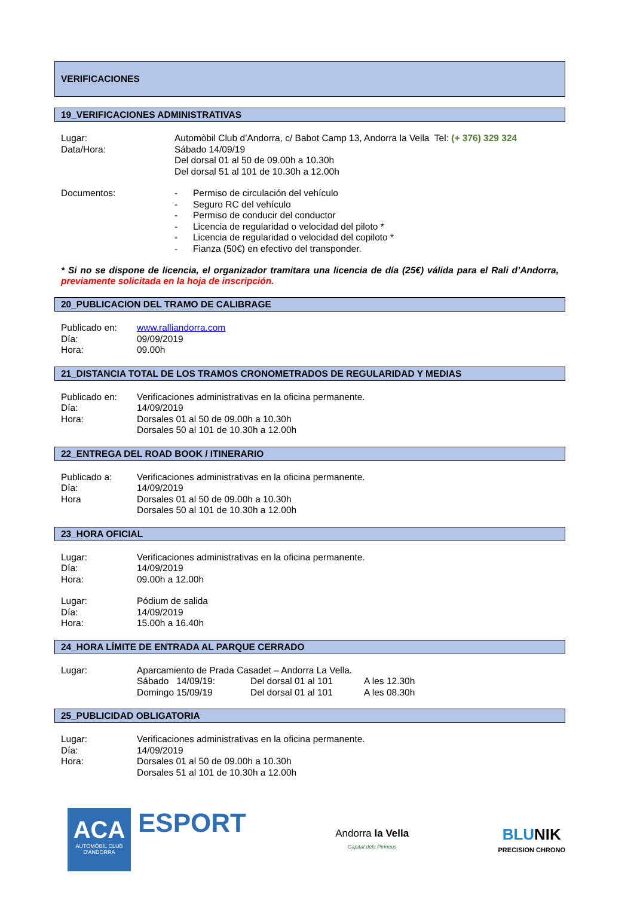VERIFICACIONES
19_VERIFICACIONES ADMINISTRATIVAS
Lugar:
Data/Hora:
Automòbil Club d’Andorra, c/ Babot Camp 13, Andorra la Vella Tel: (+ 376) 329 324
Sábado 14/09/19
Del dorsal 01 al 50 de 09.00h a 10.30h
Del dorsal 51 al 101 de 10.30h a 12.00h
Documentos:
- Permiso de circulación del vehículo
- Seguro RC del vehículo
- Permiso de conducir del conductor
- Licencia de regularidad o velocidad del piloto *
- Licencia de regularidad o velocidad del copiloto *
- Fianza (50€) en efectivo del transponder.
* Si no se dispone de licencia, el organizador tramitara una licencia de día (25€) válida para el Rali d’Andorra, previamente solicitada en la hoja de inscripción.
20_PUBLICACION DEL TRAMO DE CALIBRAGE
Publicado en:
Día:
Hora:
www.ralliandorra.com
09/09/2019
09.00h
21_DISTANCIA TOTAL DE LOS TRAMOS CRONOMETRADOS DE REGULARIDAD Y MEDIAS
Publicado en:
Día:
Hora:
Verificaciones administrativas en la oficina permanente.
14/09/2019
Dorsales 01 al 50 de 09.00h a 10.30h
Dorsales 50 al 101 de 10.30h a 12.00h
22_ENTREGA DEL ROAD BOOK / ITINERARIO
Publicado a:
Día:
Hora
Verificaciones administrativas en la oficina permanente.
14/09/2019
Dorsales 01 al 50 de 09.00h a 10.30h
Dorsales 50 al 101 de 10.30h a 12.00h
23_HORA OFICIAL
Lugar:
Día:
Hora:
Verificaciones administrativas en la oficina permanente.
14/09/2019
09.00h a 12.00h
Lugar:
Día:
Hora:
Pódium de salida
14/09/2019
15.00h a 16.40h
24_HORA LÍMITE DE ENTRADA AL PARQUE CERRADO
Lugar:
Aparcamiento de Prada Casadet – Andorra La Vella.
Sábado 14/09/19: Del dorsal 01 al 101 A les 12.30h Domingo 15/09/19 Del dorsal 01 al 101 A les 08.30h
25_PUBLICIDAD OBLIGATORIA
Lugar:
Día:
Hora:
Verificaciones administrativas en la oficina permanente.
14/09/2019
Dorsales 01 al 50 de 09.00h a 10.30h
Dorsales 51 al 101 de 10.30h a 12.00h
ACA
AUTOMÒBIL CLUB
D'ANDORRA
ESPORT
Andorra la Vella
Capital dels Pirineus
BLU NIK
PRECISION CHRONO